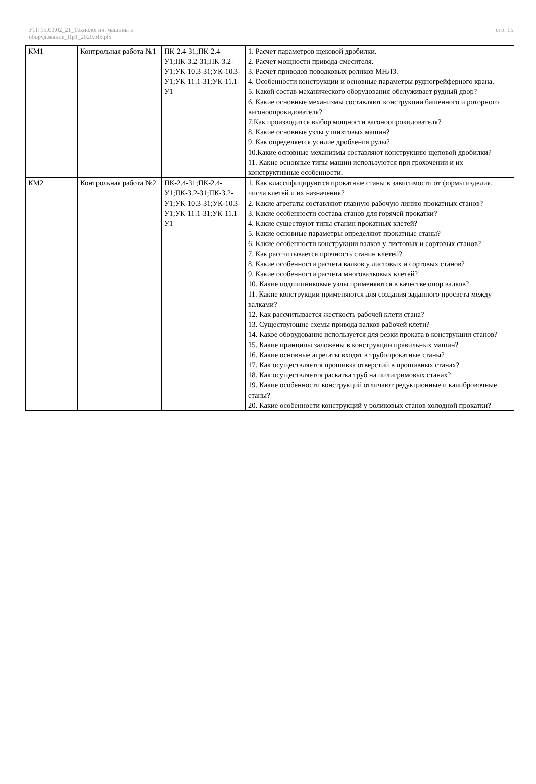УП: 15.03.02_21_Технологич. машины и оборудование_Пр1_2020.plx.plx
стр. 15
| КМ1 | Контрольная работа №1 | ПК-2.4-З1;ПК-2.4-У1;ПК-3.2-З1;ПК-3.2-У1;УК-10.3-З1;УК-10.3-У1;УК-11.1-З1;УК-11.1-У1 | 1. Расчет параметров щековой дробилки. 2. Расчет мощности привода смесителя. 3. Расчет приводов поводковых роликов МНЛЗ. 4. Особенности конструкции и основные параметры рудногрейферного крана. 5. Какой состав механического оборудования обслуживает рудный двор? 6. Какие основные механизмы составляют конструкции башенного и роторного вагоноопрокидователя? 7.Как производится выбор мощности вагоноопрокидователя? 8. Какие основные узлы у шихтовых машин? 9. Как определяется усилие дробления руды? 10.Какие основные механизмы составляют конструкцию щеповой дробилки? 11. Какие основные типы машин используются при грохочении и их конструктивные особенности. |
| КМ2 | Контрольная работа №2 | ПК-2.4-З1;ПК-2.4-У1;ПК-3.2-З1;ПК-3.2-У1;УК-10.3-З1;УК-10.3-У1;УК-11.1-З1;УК-11.1-У1 | 1. Как классифицируются прокатные станы в зависимости от формы изделия, числа клетей и их назначения? 2. Какие агрегаты составляют главную рабочую линию прокатных станов? 3. Какие особенности состава станов для горячей прокатки? 4. Какие существуют типы станин прокатных клетей? 5. Какие основные параметры определяют прокатные станы? 6. Какие особенности конструкции валков у листовых и сортовых станов? 7. Как рассчитывается прочность станин клетей? 8. Какие особенности расчета валков у листовых и сортовых станов? 9. Какие особенности расчёта многовалковых клетей? 10. Какие подшипниковые узлы применяются в качестве опор валков? 11. Какие конструкции применяются для создания заданного просвета между валками? 12. Как рассчитывается жесткость рабочей клети стана? 13. Существующие схемы привода валков рабочей клети? 14. Какое оборудование используется для резки проката в конструкции станов? 15. Какие принципы заложены в конструкции правильных машин? 16. Какие основные агрегаты входят в трубопрокатные станы? 17. Как осуществляется прошивка отверстий в прошивных станах? 18. Как осуществляется раскатка труб на пилигримовых станах? 19. Какие особенности конструкций отличают редукционные и калибровочные станы? 20. Какие особенности конструкций у роликовых станов холодной прокатки? |